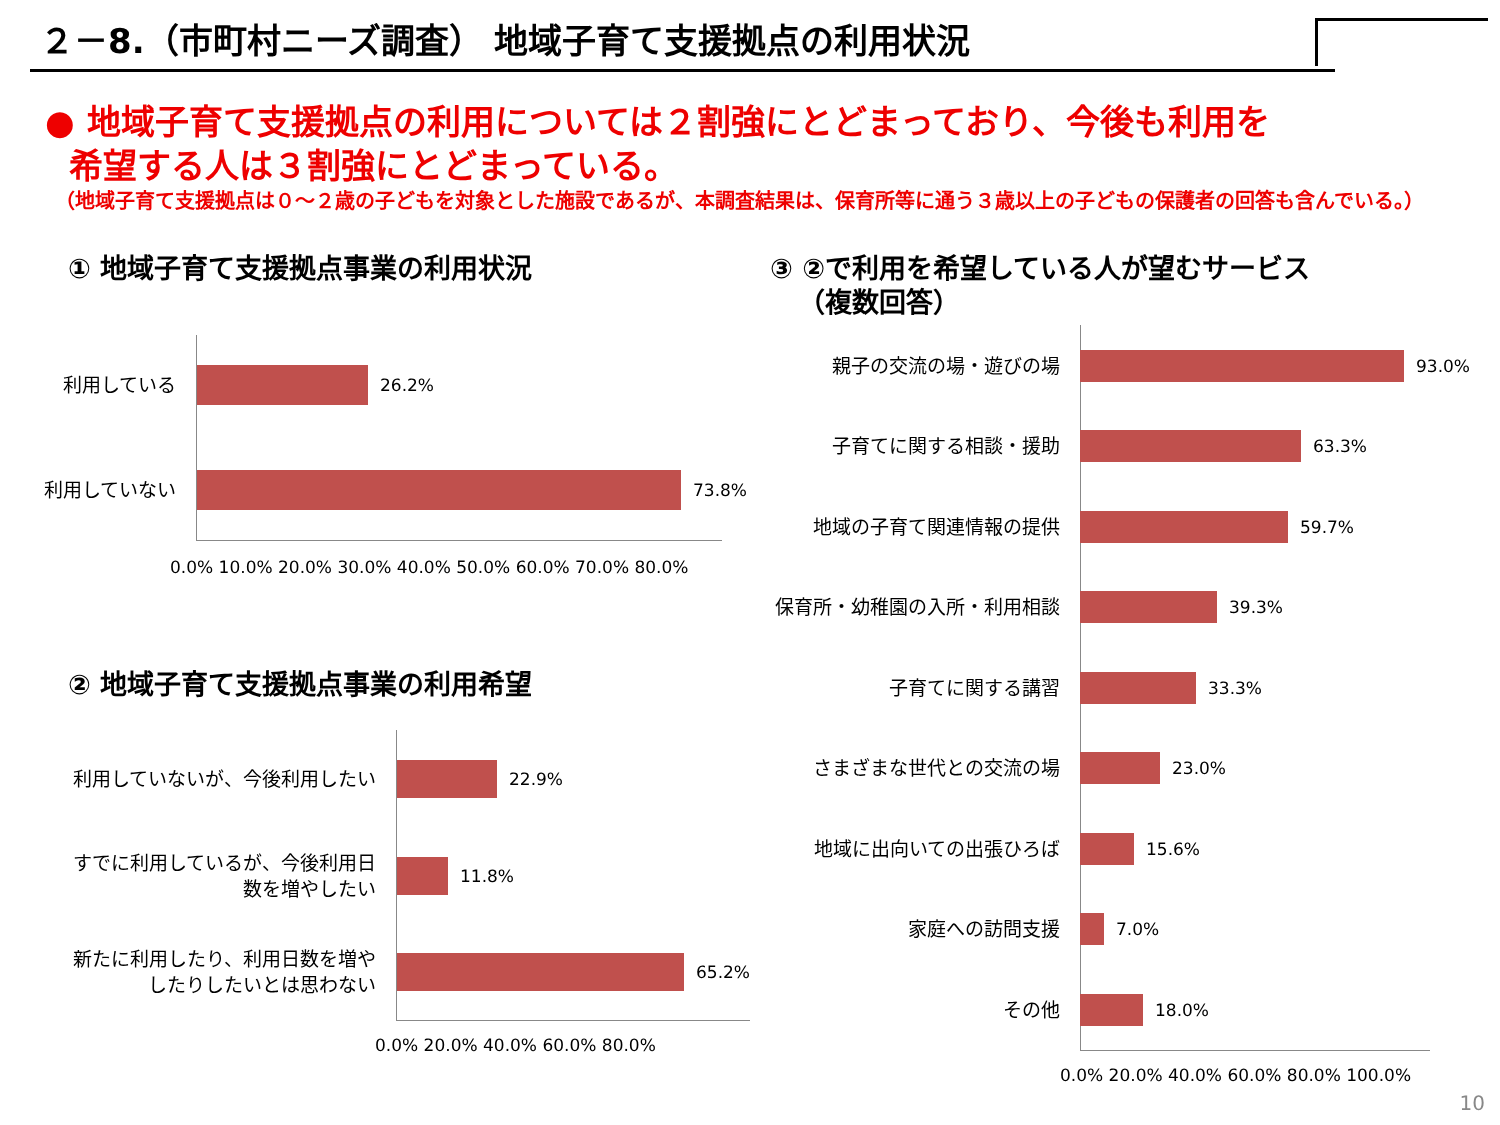２－8.（市町村ニーズ調査） 地域子育て支援拠点の利用状況
● 地域子育て支援拠点の利用については２割強にとどまっており、今後も利用を
希望する人は３割強にとどまっている。
（地域子育て支援拠点は０～２歳の子どもを対象とした施設であるが、本調査結果は、保育所等に通う３歳以上の子どもの保護者の回答も含んでいる。）
① 地域子育て支援拠点事業の利用状況
利用している
26.2%
利用していない
73.8%
0.0% 10.0% 20.0% 30.0% 40.0% 50.0% 60.0% 70.0% 80.0%
② 地域子育て支援拠点事業の利用希望
利用していないが、今後利用したい
22.9%
すでに利用しているが、今後利用日
数を増やしたい
11.8%
新たに利用したり、利用日数を増や
したりしたいとは思わない
65.2%
0.0% 20.0% 40.0% 60.0% 80.0%
③ ②で利用を希望している人が望むサービス
（複数回答）
親子の交流の場・遊びの場
93.0%
子育てに関する相談・援助
63.3%
地域の子育て関連情報の提供
59.7%
保育所・幼稚園の入所・利用相談
39.3%
子育てに関する講習
33.3%
さまざまな世代との交流の場
23.0%
地域に出向いての出張ひろば
15.6%
家庭への訪問支援
7.0%
その他
18.0%
0.0% 20.0% 40.0% 60.0% 80.0% 100.0%
10